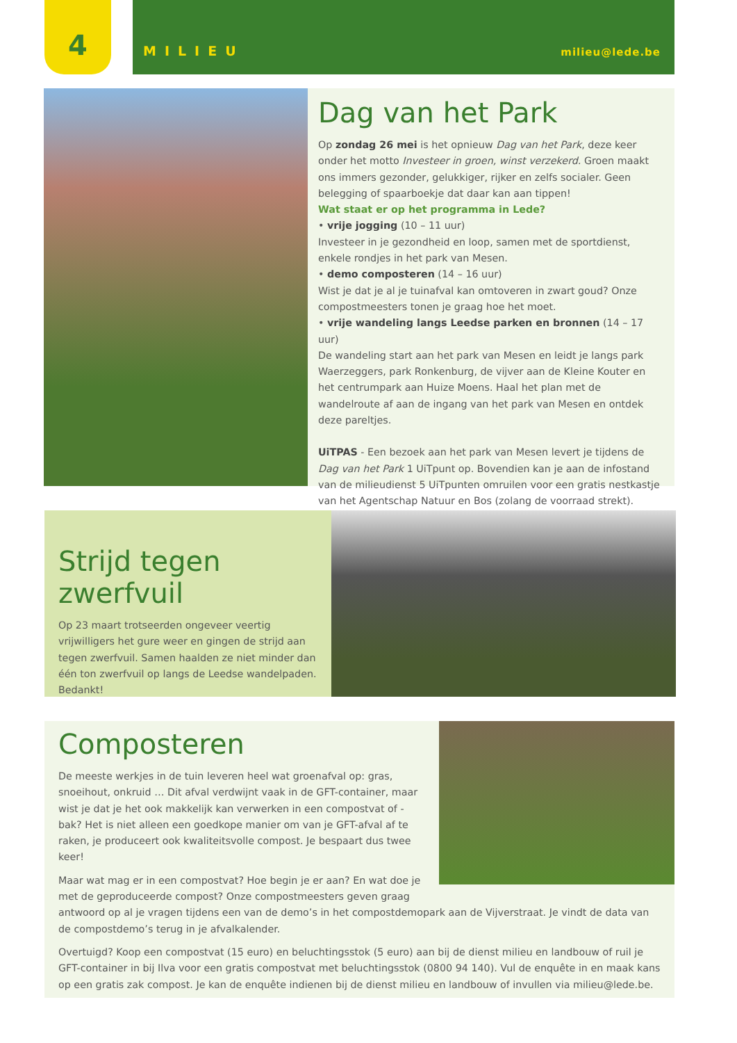4 MILIEU milieu@lede.be
Dag van het Park
Op zondag 26 mei is het opnieuw Dag van het Park, deze keer onder het motto Investeer in groen, winst verzekerd. Groen maakt ons immers gezonder, gelukkiger, rijker en zelfs socialer. Geen belegging of spaarboekje dat daar kan aan tippen!
Wat staat er op het programma in Lede?
• vrije jogging (10 – 11 uur)
Investeer in je gezondheid en loop, samen met de sportdienst, enkele rondjes in het park van Mesen.
• demo composteren (14 – 16 uur)
Wist je dat je al je tuinafval kan omtoveren in zwart goud? Onze compostmeesters tonen je graag hoe het moet.
• vrije wandeling langs Leedse parken en bronnen (14 – 17 uur)
De wandeling start aan het park van Mesen en leidt je langs park Waerzeggers, park Ronkenburg, de vijver aan de Kleine Kouter en het centrumpark aan Huize Moens. Haal het plan met de wandelroute af aan de ingang van het park van Mesen en ontdek deze pareltjes.
UiTPAS - Een bezoek aan het park van Mesen levert je tijdens de Dag van het Park 1 UiTpunt op. Bovendien kan je aan de infostand van de milieudienst 5 UiTpunten omruilen voor een gratis nestkastje van het Agentschap Natuur en Bos (zolang de voorraad strekt).
Strijd tegen zwerfvuil
Op 23 maart trotseerden ongeveer veertig vrijwilligers het gure weer en gingen de strijd aan tegen zwerfvuil. Samen haalden ze niet minder dan één ton zwerfvuil op langs de Leedse wandelpaden. Bedankt!
Composteren
De meeste werkjes in de tuin leveren heel wat groenafval op: gras, snoeihout, onkruid … Dit afval verdwijnt vaak in de GFT-container, maar wist je dat je het ook makkelijk kan verwerken in een compostvat of -bak? Het is niet alleen een goedkope manier om van je GFT-afval af te raken, je produceert ook kwaliteitsvolle compost. Je bespaart dus twee keer!
Maar wat mag er in een compostvat? Hoe begin je er aan? En wat doe je met de geproduceerde compost? Onze compostmeesters geven graag antwoord op al je vragen tijdens een van de demo’s in het compostdemopark aan de Vijverstraat. Je vindt de data van de compostdemo’s terug in je afvalkalender.
Overtuigd? Koop een compostvat (15 euro) en beluchtingsstok (5 euro) aan bij de dienst milieu en landbouw of ruil je GFT-container in bij Ilva voor een gratis compostvat met beluchtingsstok (0800 94 140). Vul de enquête in en maak kans op een gratis zak compost. Je kan de enquête indienen bij de dienst milieu en landbouw of invullen via milieu@lede.be.